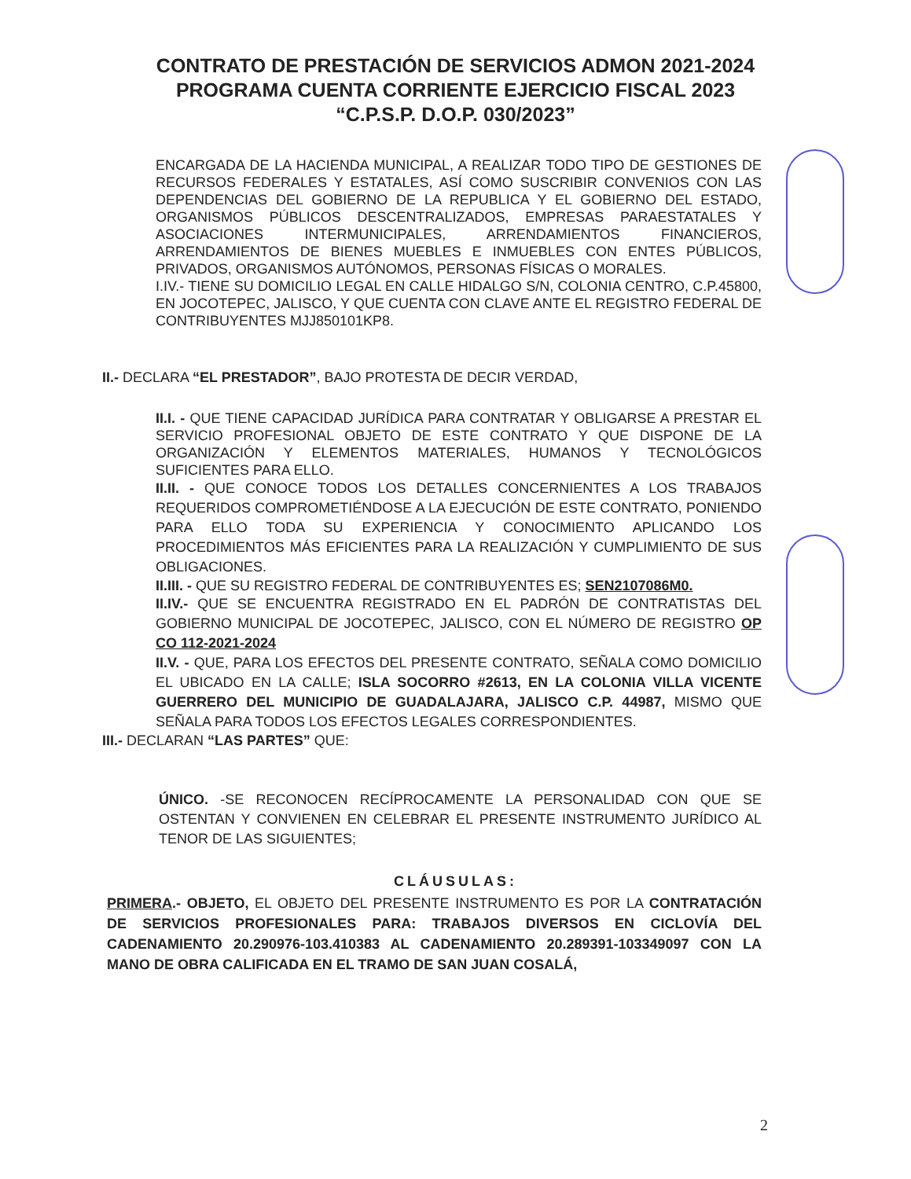CONTRATO DE PRESTACIÓN DE SERVICIOS ADMON 2021-2024
PROGRAMA CUENTA CORRIENTE EJERCICIO FISCAL 2023
“C.P.S.P. D.O.P. 030/2023”
ENCARGADA DE LA HACIENDA MUNICIPAL, A REALIZAR TODO TIPO DE GESTIONES DE RECURSOS FEDERALES Y ESTATALES, ASÍ COMO SUSCRIBIR CONVENIOS CON LAS DEPENDENCIAS DEL GOBIERNO DE LA REPUBLICA Y EL GOBIERNO DEL ESTADO, ORGANISMOS PÚBLICOS DESCENTRALIZADOS, EMPRESAS PARAESTATALES Y ASOCIACIONES INTERMUNICIPALES, ARRENDAMIENTOS FINANCIEROS, ARRENDAMIENTOS DE BIENES MUEBLES E INMUEBLES CON ENTES PÚBLICOS, PRIVADOS, ORGANISMOS AUTÓNOMOS, PERSONAS FÍSICAS O MORALES.
I.IV.- TIENE SU DOMICILIO LEGAL EN CALLE HIDALGO S/N, COLONIA CENTRO, C.P.45800, EN JOCOTEPEC, JALISCO, Y QUE CUENTA CON CLAVE ANTE EL REGISTRO FEDERAL DE CONTRIBUYENTES MJJ850101KP8.
II.- DECLARA “EL PRESTADOR”, BAJO PROTESTA DE DECIR VERDAD,
II.I. - QUE TIENE CAPACIDAD JURÍDICA PARA CONTRATAR Y OBLIGARSE A PRESTAR EL SERVICIO PROFESIONAL OBJETO DE ESTE CONTRATO Y QUE DISPONE DE LA ORGANIZACIÓN Y ELEMENTOS MATERIALES, HUMANOS Y TECNOLÓGICOS SUFICIENTES PARA ELLO.
II.II. - QUE CONOCE TODOS LOS DETALLES CONCERNIENTES A LOS TRABAJOS REQUERIDOS COMPROMETIÉNDOSE A LA EJECUCIÓN DE ESTE CONTRATO, PONIENDO PARA ELLO TODA SU EXPERIENCIA Y CONOCIMIENTO APLICANDO LOS PROCEDIMIENTOS MÁS EFICIENTES PARA LA REALIZACIÓN Y CUMPLIMIENTO DE SUS OBLIGACIONES.
II.III. - QUE SU REGISTRO FEDERAL DE CONTRIBUYENTES ES; SEN2107086M0.
II.IV.- QUE SE ENCUENTRA REGISTRADO EN EL PADRÓN DE CONTRATISTAS DEL GOBIERNO MUNICIPAL DE JOCOTEPEC, JALISCO, CON EL NÚMERO DE REGISTRO OP CO 112-2021-2024
II.V. - QUE, PARA LOS EFECTOS DEL PRESENTE CONTRATO, SEÑALA COMO DOMICILIO EL UBICADO EN LA CALLE; ISLA SOCORRO #2613, EN LA COLONIA VILLA VICENTE GUERRERO DEL MUNICIPIO DE GUADALAJARA, JALISCO C.P. 44987, MISMO QUE SEÑALA PARA TODOS LOS EFECTOS LEGALES CORRESPONDIENTES.
III.- DECLARAN “LAS PARTES” QUE:
ÚNICO. -SE RECONOCEN RECÍPROCAMENTE LA PERSONALIDAD CON QUE SE OSTENTAN Y CONVIENEN EN CELEBRAR EL PRESENTE INSTRUMENTO JURÍDICO AL TENOR DE LAS SIGUIENTES;
CLÁUSULAS:
PRIMERA.- OBJETO, EL OBJETO DEL PRESENTE INSTRUMENTO ES POR LA CONTRATACIÓN DE SERVICIOS PROFESIONALES PARA: TRABAJOS DIVERSOS EN CICLOVÍA DEL CADENAMIENTO 20.290976-103.410383 AL CADENAMIENTO 20.289391-103349097 CON LA MANO DE OBRA CALIFICADA EN EL TRAMO DE SAN JUAN COSALÁ,
2